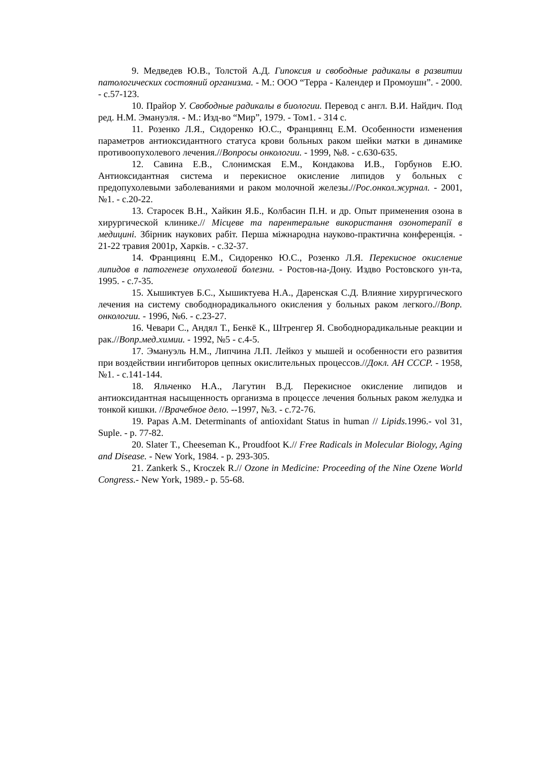9. Медведев Ю.В., Толстой А.Д. Гипоксия и свободные радикалы в развитии патологических состояний организма. - М.: ООО “Терра - Календер и Промоушн”. - 2000. - с.57-123.
10. Прайор У. Свободные радикалы в биологии. Перевод с англ. В.И. Найдич. Под ред. Н.М. Эмануэля. - М.: Изд-во “Мир”, 1979. - Том1. - 314 с.
11. Розенко Л.Я., Сидоренко Ю.С., Франциянц Е.М. Особенности изменения параметров антиоксидантного статуса крови больных раком шейки матки в динамике противоопухолевого лечения.//Вопросы онкологии. - 1999, №8. - с.630-635.
12. Савина Е.В., Слонимская Е.М., Кондакова И.В., Горбунов Е.Ю. Антиоксидантная система и перекисное окисление липидов у больных с предопухолевыми заболеваниями и раком молочной железы.//Рос.онкол.журнал. - 2001, №1. - с.20-22.
13. Старосек В.Н., Хайкин Я.Б., Колбасин П.Н. и др. Опыт применения озона в хирургической клинике.// Місцеве та парентеральне використання озонотерапії в медицині. Збірник наукових рабіт. Перша міжнародна науково-практична конференція. - 21-22 травия 2001р, Харків. - с.32-37.
14. Франциянц Е.М., Сидоренко Ю.С., Розенко Л.Я. Перекисное окисление липидов в патогенезе опухолевой болезни. - Ростов-на-Дону. Издво Ростовского ун-та, 1995. - с.7-35.
15. Хышиктуев Б.С., Хышиктуева Н.А., Даренская С.Д. Влияние хирургического лечения на систему свободнорадикального окисления у больных раком легкого.//Вопр. онкологии. - 1996, №6. - с.23-27.
16. Чевари С., Андял Т., Бенкё К., Штренгер Я. Свободнорадикальные реакции и рак.//Вопр.мед.химии. - 1992, №5 - с.4-5.
17. Эмануэль Н.М., Липчина Л.П. Лейкоз у мышей и особенности его развития при воздействии ингибиторов цепных окислительных процессов.//Докл. АН СССР. - 1958, №1. - с.141-144.
18. Яльченко Н.А., Лагутин В.Д. Перекисное окисление липидов и антиоксидантная насыщенность организма в процессе лечения больных раком желудка и тонкой кишки. //Врачебное дело. --1997, №3. - с.72-76.
19. Papas A.M. Determinants of antioxidant Status in human // Lipids. 1996.- vol 31, Suple. - p. 77-82.
20. Slater T., Cheeseman K., Proudfoot K.// Free Radicals in Molecular Biology, Aging and Disease. - New York, 1984. - p. 293-305.
21. Zankerk S., Kroczek R.// Ozone in Medicine: Proceeding of the Nine Ozene World Congress.- New York, 1989.- p. 55-68.